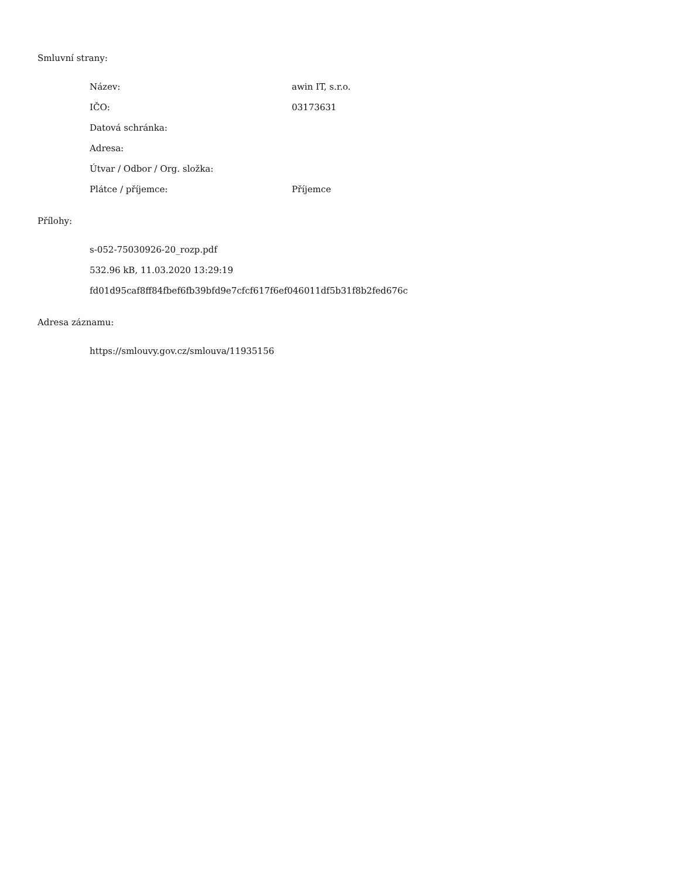Smluvní strany:
Název: awin IT, s.r.o.
IČO: 03173631
Datová schránka:
Adresa:
Útvar / Odbor / Org. složka:
Plátce / příjemce: Příjemce
Přílohy:
s-052-75030926-20_rozp.pdf
532.96 kB, 11.03.2020 13:29:19
fd01d95caf8ff84fbef6fb39bfd9e7cfcf617f6ef046011df5b31f8b2fed676c
Adresa záznamu:
https://smlouvy.gov.cz/smlouva/11935156